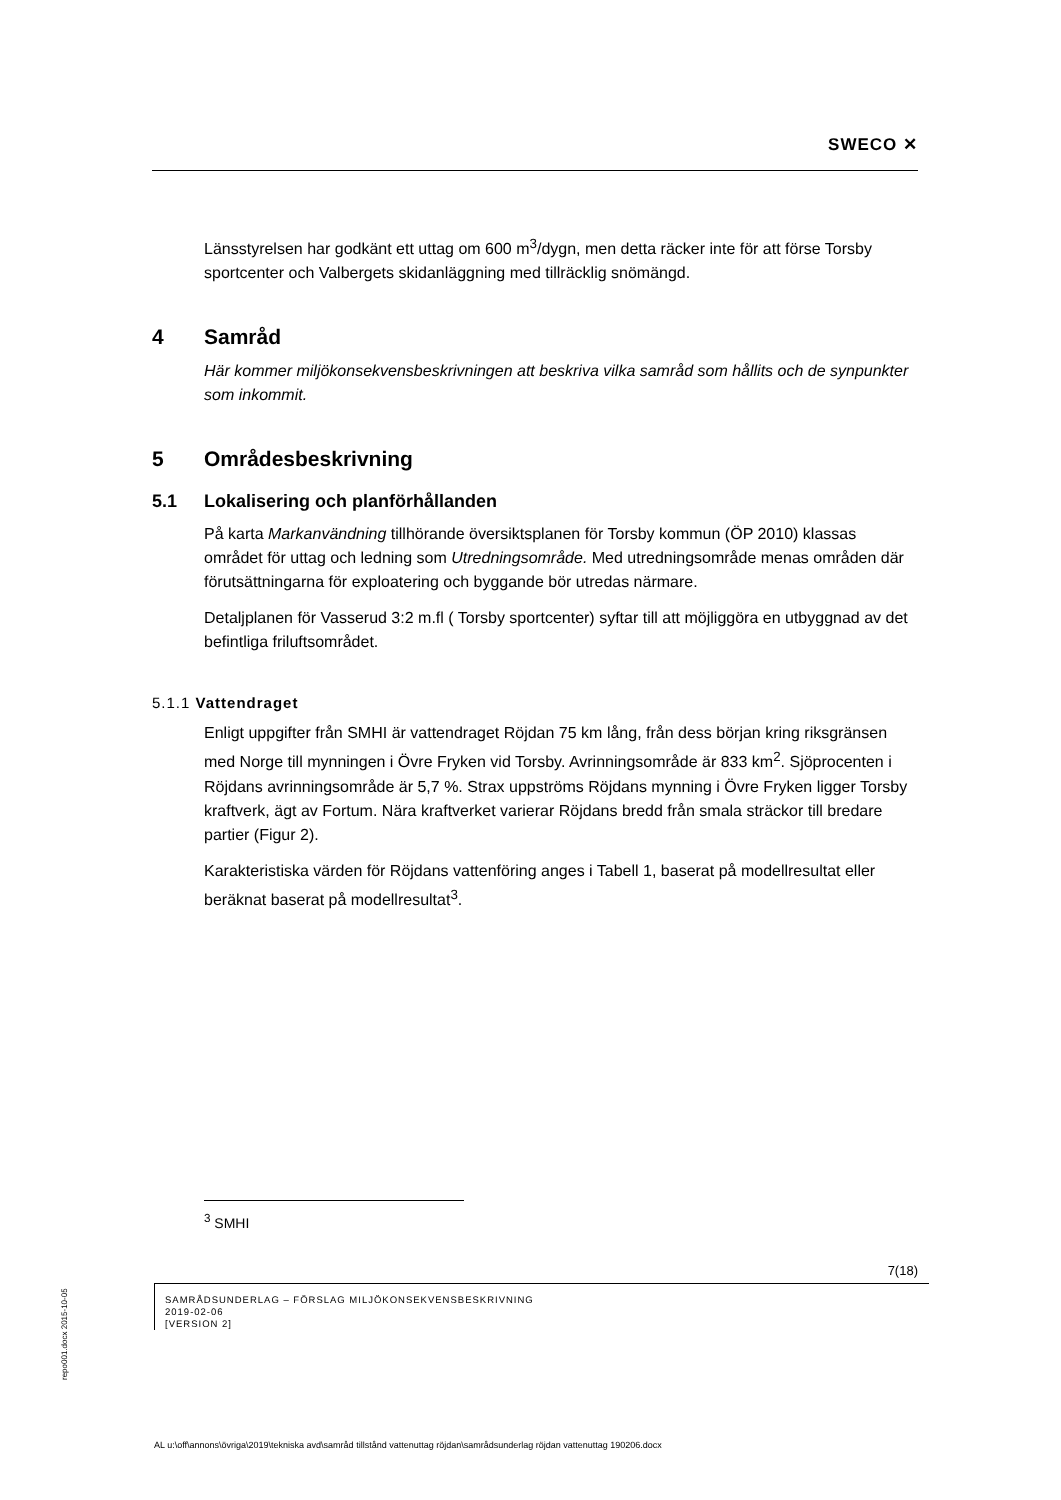SWECO ✕
Länsstyrelsen har godkänt ett uttag om 600 m<sup>3</sup>/dygn, men detta räcker inte för att förse Torsby sportcenter och Valbergets skidanläggning med tillräcklig snömängd.
4 Samråd
Här kommer miljökonsekvensbeskrivningen att beskriva vilka samråd som hållits och de synpunkter som inkommit.
5 Områdesbeskrivning
5.1 Lokalisering och planförhållanden
På karta Markanvändning tillhörande översiktsplanen för Torsby kommun (ÖP 2010) klassas området för uttag och ledning som Utredningsområde. Med utredningsområde menas områden där förutsättningarna för exploatering och byggande bör utredas närmare.
Detaljplanen för Vasserud 3:2 m.fl ( Torsby sportcenter) syftar till att möjliggöra en utbyggnad av det befintliga friluftsområdet.
5.1.1 Vattendraget
Enligt uppgifter från SMHI är vattendraget Röjdan 75 km lång, från dess början kring riksgränsen med Norge till mynningen i Övre Fryken vid Torsby. Avrinningsområde är 833 km<sup>2</sup>. Sjöprocenten i Röjdans avrinningsområde är 5,7 %. Strax uppströms Röjdans mynning i Övre Fryken ligger Torsby kraftverk, ägt av Fortum. Nära kraftverket varierar Röjdans bredd från smala sträckor till bredare partier (Figur 2).
Karakteristiska värden för Röjdans vattenföring anges i Tabell 1, baserat på modellresultat eller beräknat baserat på modellresultat<sup>3</sup>.
<sup>3</sup> SMHI
7(18)
SAMRÅDSUNDERLAG – FÖRSLAG MILJÖKONSEKVENSBESKRIVNING
2019-02-06
[VERSION 2]
repo001.docx 2015-10-05
AL u:\off\annons\övriga\2019\tekniska avd\samråd tillstånd vattenuttag röjdan\samrådsunderlag röjdan vattenuttag 190206.docx